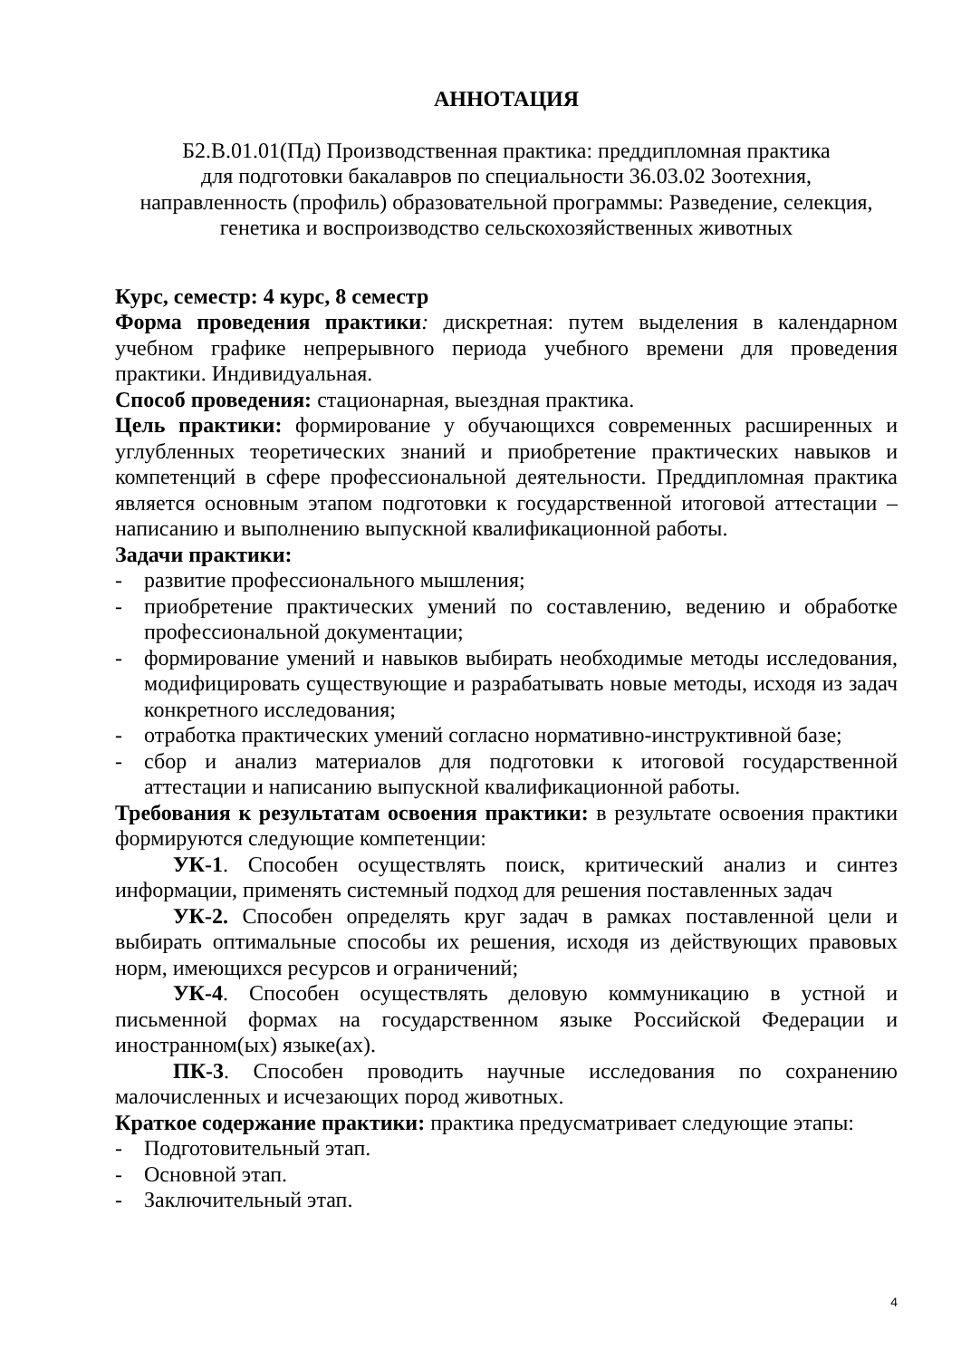АННОТАЦИЯ
Б2.В.01.01(Пд) Производственная практика: преддипломная практика
для подготовки бакалавров по специальности 36.03.02 Зоотехния,
направленность (профиль) образовательной программы: Разведение, селекция,
генетика и воспроизводство сельскохозяйственных животных
Курс, семестр: 4 курс, 8 семестр
Форма проведения практики: дискретная: путем выделения в календарном учебном графике непрерывного периода учебного времени для проведения практики. Индивидуальная.
Способ проведения: стационарная, выездная практика.
Цель практики: формирование у обучающихся современных расширенных и углубленных теоретических знаний и приобретение практических навыков и компетенций в сфере профессиональной деятельности. Преддипломная практика является основным этапом подготовки к государственной итоговой аттестации – написанию и выполнению выпускной квалификационной работы.
Задачи практики:
- развитие профессионального мышления;
- приобретение практических умений по составлению, ведению и обработке профессиональной документации;
- формирование умений и навыков выбирать необходимые методы исследования, модифицировать существующие и разрабатывать новые методы, исходя из задач конкретного исследования;
- отработка практических умений согласно нормативно-инструктивной базе;
- сбор и анализ материалов для подготовки к итоговой государственной аттестации и написанию выпускной квалификационной работы.
Требования к результатам освоения практики: в результате освоения практики формируются следующие компетенции:
УК-1. Способен осуществлять поиск, критический анализ и синтез информации, применять системный подход для решения поставленных задач
УК-2. Способен определять круг задач в рамках поставленной цели и выбирать оптимальные способы их решения, исходя из действующих правовых норм, имеющихся ресурсов и ограничений;
УК-4. Способен осуществлять деловую коммуникацию в устной и письменной формах на государственном языке Российской Федерации и иностранном(ых) языке(ах).
ПК-3. Способен проводить научные исследования по сохранению малочисленных и исчезающих пород животных.
Краткое содержание практики: практика предусматривает следующие этапы:
- Подготовительный этап.
- Основной этап.
- Заключительный этап.
4